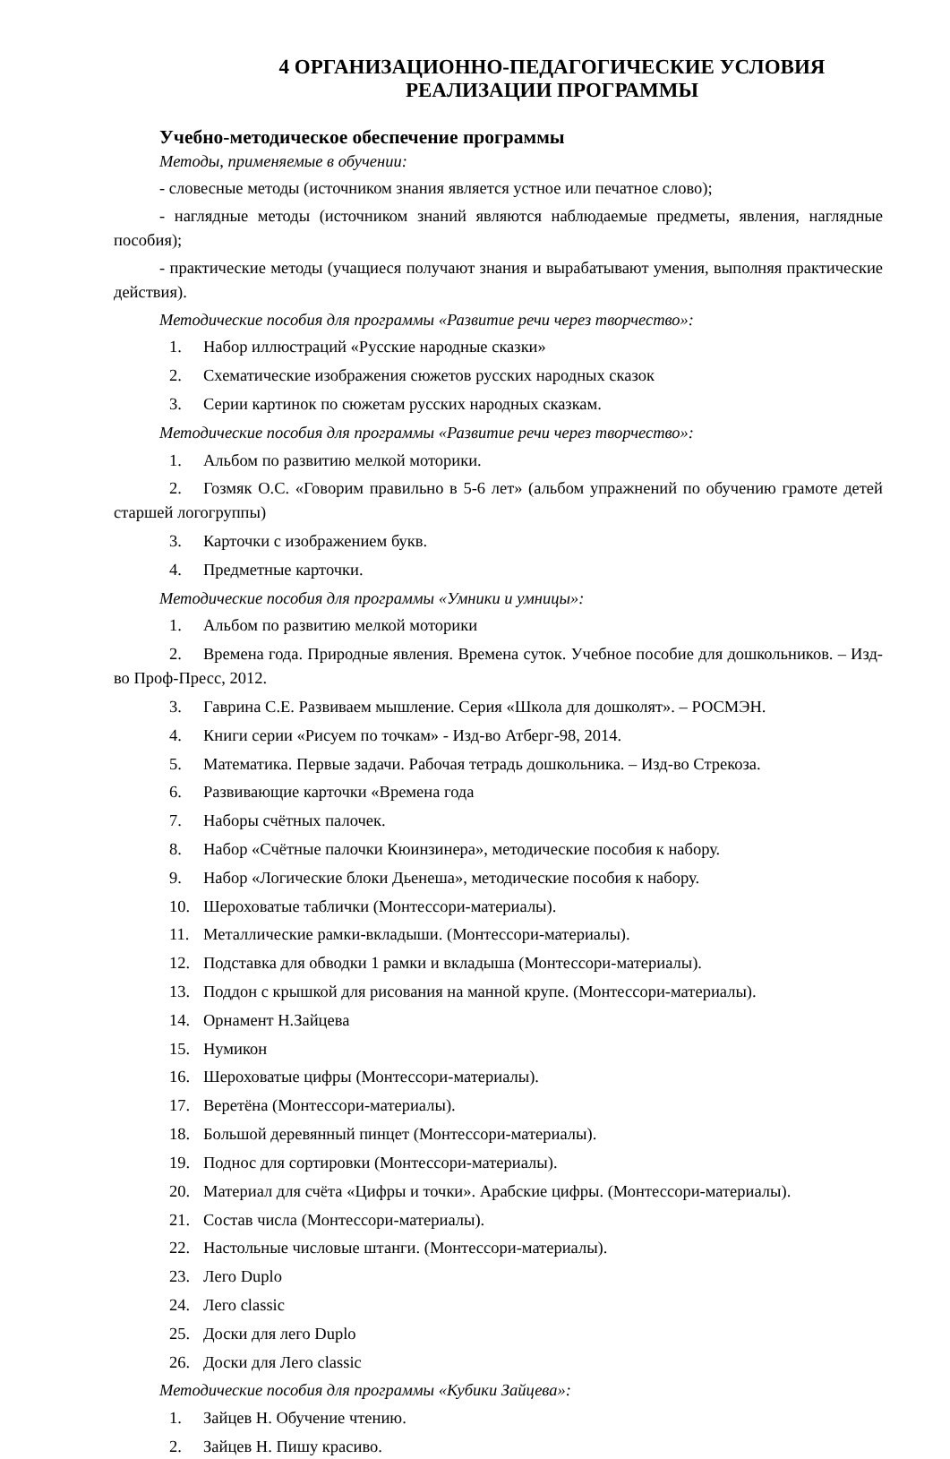4 ОРГАНИЗАЦИОННО-ПЕДАГОГИЧЕСКИЕ УСЛОВИЯ
РЕАЛИЗАЦИИ ПРОГРАММЫ
Учебно-методическое обеспечение программы
Методы, применяемые в обучении:
- словесные методы (источником знания является устное или печатное слово);
- наглядные методы (источником знаний являются наблюдаемые предметы, явления, наглядные пособия);
- практические методы (учащиеся получают знания и вырабатывают умения, выполняя практические действия).
Методические пособия для программы «Развитие речи через творчество»:
1. Набор иллюстраций «Русские народные сказки»
2. Схематические изображения сюжетов русских народных сказок
3. Серии картинок по сюжетам русских народных сказкам.
Методические пособия для программы «Развитие речи через творчество»:
1. Альбом по развитию мелкой моторики.
2. Гозмяк О.С. «Говорим правильно в 5-6 лет» (альбом упражнений по обучению грамоте детей старшей логогруппы)
3. Карточки с изображением букв.
4. Предметные карточки.
Методические пособия для программы «Умники и умницы»:
1. Альбом по развитию мелкой моторики
2. Времена года. Природные явления. Времена суток. Учебное пособие для дошкольников. – Изд-во Проф-Пресс, 2012.
3. Гаврина С.Е. Развиваем мышление. Серия «Школа для дошколят». – РОСМЭН.
4. Книги серии «Рисуем по точкам» - Изд-во Атберг-98, 2014.
5. Математика. Первые задачи. Рабочая тетрадь дошкольника. – Изд-во Стрекоза.
6. Развивающие карточки «Времена года
7. Наборы счётных палочек.
8. Набор «Счётные палочки Кюинзинера», методические пособия к набору.
9. Набор «Логические блоки Дьенеша», методические пособия к набору.
10. Шероховатые таблички (Монтессори-материалы).
11. Металлические рамки-вкладыши. (Монтессори-материалы).
12. Подставка для обводки 1 рамки и вкладыша (Монтессори-материалы).
13. Поддон с крышкой для рисования на манной крупе. (Монтессори-материалы).
14. Орнамент Н.Зайцева
15. Нумикон
16. Шероховатые цифры (Монтессори-материалы).
17. Веретёна (Монтессори-материалы).
18. Большой деревянный пинцет (Монтессори-материалы).
19. Поднос для сортировки (Монтессори-материалы).
20. Материал для счёта «Цифры и точки». Арабские цифры. (Монтессори-материалы).
21. Состав числа (Монтессори-материалы).
22. Настольные числовые штанги. (Монтессори-материалы).
23. Лего Duplo
24. Лего classic
25. Доски для лего Duplo
26. Доски для Лего classic
Методические пособия для программы «Кубики Зайцева»:
1. Зайцев Н. Обучение чтению.
2. Зайцев Н. Пишу красиво.